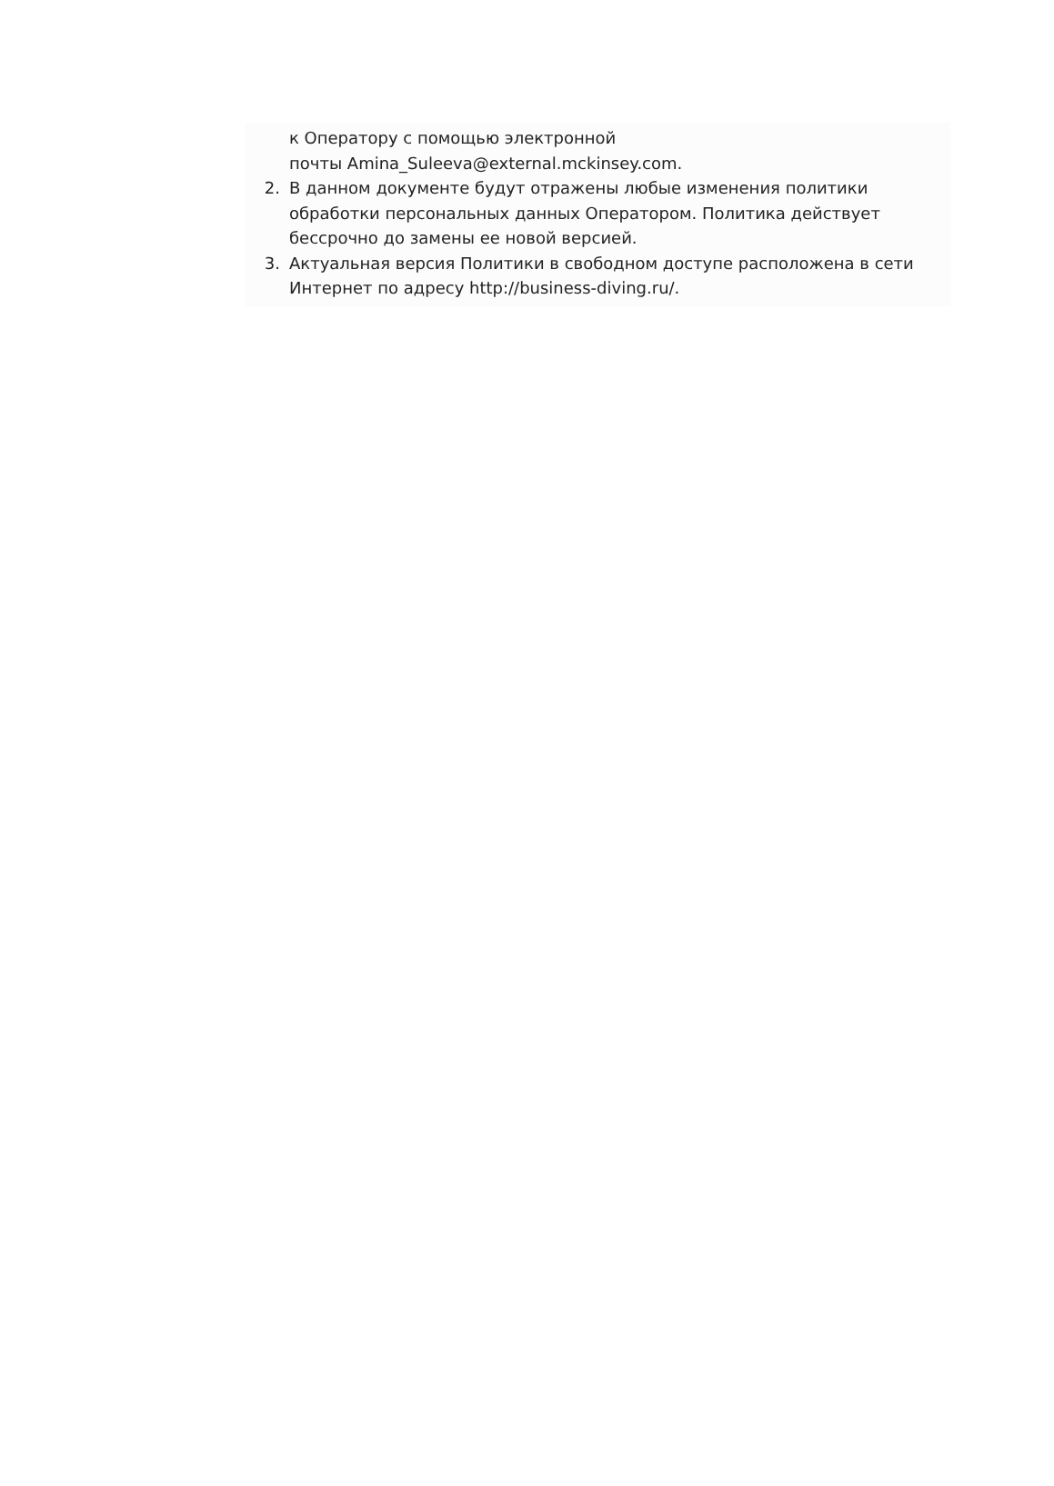к Оператору с помощью электронной
почты Amina_Suleeva@external.mckinsey.com.
2. В данном документе будут отражены любые изменения политики обработки персональных данных Оператором. Политика действует бессрочно до замены ее новой версией.
3. Актуальная версия Политики в свободном доступе расположена в сети Интернет по адресу http://business-diving.ru/.